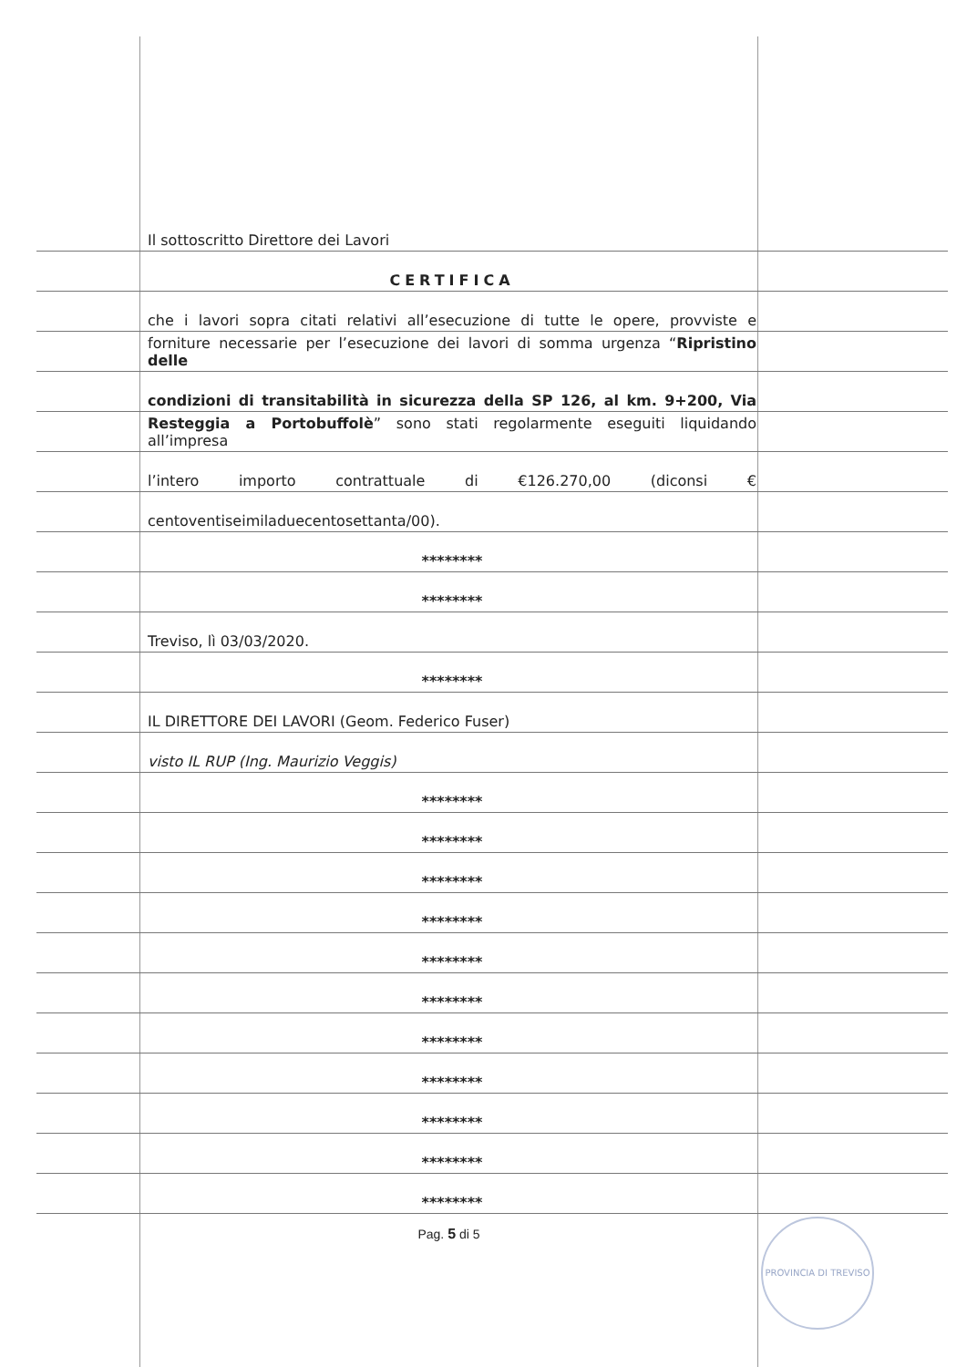Il sottoscritto Direttore dei Lavori
CERTIFICA
che i lavori sopra citati relativi all’esecuzione di tutte le opere, provviste e
forniture necessarie per l’esecuzione dei lavori di somma urgenza “Ripristino delle
condizioni di transitabilità in sicurezza della SP 126, al km. 9+200, Via
Resteggia a Portobuffolè” sono stati regolarmente eseguiti liquidando all’impresa
l’intero importo contrattuale di €126.270,00 (diconsi €
centoventiseimiladuecentosettanta/00).
********
********
Treviso, lì 03/03/2020.
********
IL DIRETTORE DEI LAVORI (Geom. Federico Fuser)
visto IL RUP (Ing. Maurizio Veggis)
********
********
********
********
********
********
********
********
********
********
********
Pag. 5 di 5
PROVINCIA DI TREVISO